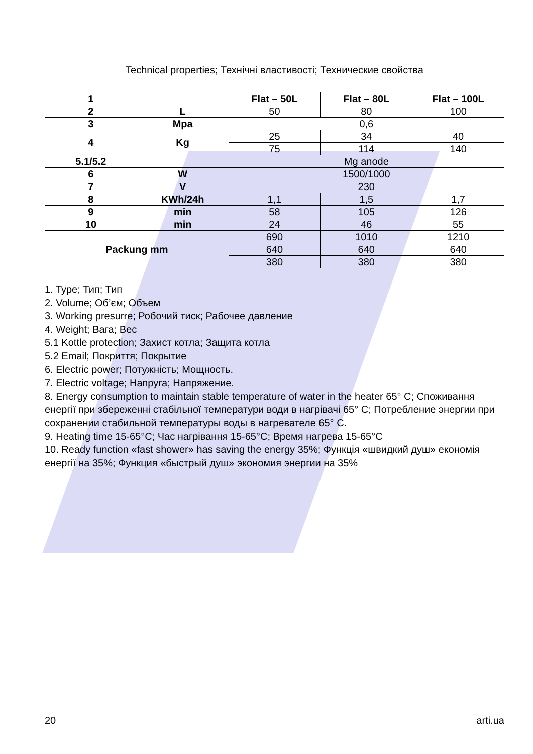Technical properties; Технічні властивості; Технические свойства
| 1 | | Flat – 50L | Flat – 80L | Flat – 100L |
| 2 | L | 50 | 80 | 100 |
| 3 | Mpa | 0,6 | | |
| 4 | Kg | 25 | 34 | 40 |
| | | 75 | 114 | 140 |
| 5.1/5.2 | | Mg anode | | |
| 6 | W | 1500/1000 | | |
| 7 | V | 230 | | |
| 8 | KWh/24h | 1,1 | 1,5 | 1,7 |
| 9 | min | 58 | 105 | 126 |
| 10 | min | 24 | 46 | 55 |
| Packung mm | | 690 | 1010 | 1210 |
| | | 640 | 640 | 640 |
| | | 380 | 380 | 380 |
1. Type; Тип; Тип
2. Volume; Об’єм; Объем
3. Working presurre; Робочий тиск; Рабочее давление
4. Weight; Вага; Вес
5.1 Kottle protection; Захист котла; Защита котла
5.2 Email; Покриття; Покрытие
6. Electric power; Потужність; Мощность.
7. Electric voltage; Напруга; Напряжение.
8. Energy consumption to maintain stable temperature of water in the heater 65° C; Споживання енергії при збереженні стабільної температури води в нагрівачі 65° C; Потребление энергии при сохранении стабильной температуры воды в нагревателе 65° C.
9. Heating time 15-65°C; Час нагрівання 15-65°C; Время нагрева 15-65°C
10. Ready function «fast shower» has saving the energy 35%; Функція «швидкий душ» економія енергії на 35%; Функция «быстрый душ» экономия энергии на 35%
20 arti.ua